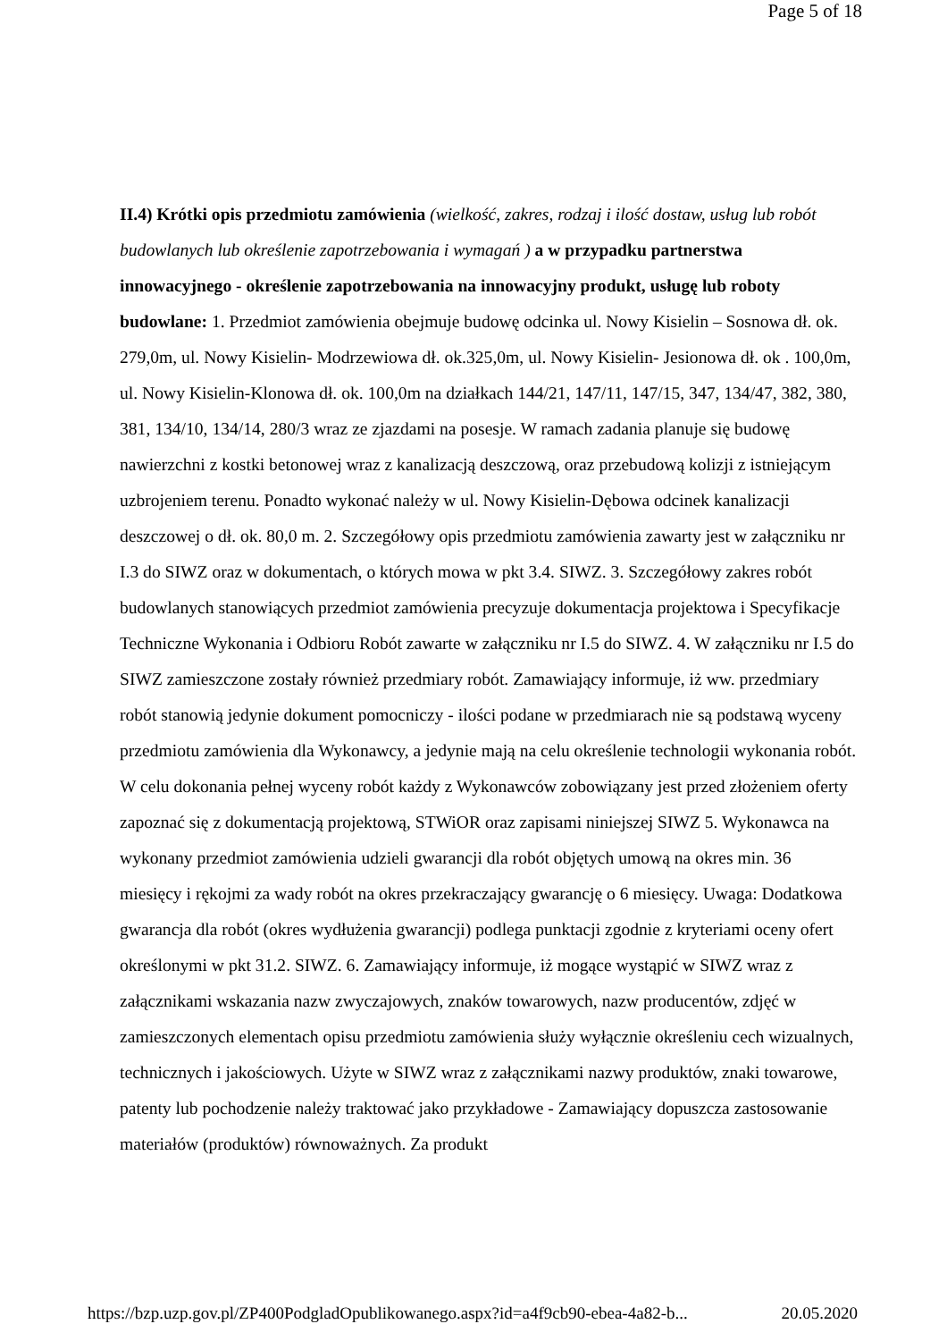Page 5 of 18
II.4) Krótki opis przedmiotu zamówienia (wielkość, zakres, rodzaj i ilość dostaw, usług lub robót budowlanych lub określenie zapotrzebowania i wymagań ) a w przypadku partnerstwa innowacyjnego - określenie zapotrzebowania na innowacyjny produkt, usługę lub roboty budowlane: 1. Przedmiot zamówienia obejmuje budowę odcinka ul. Nowy Kisielin – Sosnowa dł. ok. 279,0m, ul. Nowy Kisielin- Modrzewiowa dł. ok.325,0m, ul. Nowy Kisielin- Jesionowa dł. ok . 100,0m, ul. Nowy Kisielin-Klonowa dł. ok. 100,0m na działkach 144/21, 147/11, 147/15, 347, 134/47, 382, 380, 381, 134/10, 134/14, 280/3 wraz ze zjazdami na posesje. W ramach zadania planuje się budowę nawierzchni z kostki betonowej wraz z kanalizacją deszczową, oraz przebudową kolizji z istniejącym uzbrojeniem terenu. Ponadto wykonać należy w ul. Nowy Kisielin-Dębowa odcinek kanalizacji deszczowej o dł. ok. 80,0 m. 2. Szczegółowy opis przedmiotu zamówienia zawarty jest w załączniku nr I.3 do SIWZ oraz w dokumentach, o których mowa w pkt 3.4. SIWZ. 3. Szczegółowy zakres robót budowlanych stanowiących przedmiot zamówienia precyzuje dokumentacja projektowa i Specyfikacje Techniczne Wykonania i Odbioru Robót zawarte w załączniku nr I.5 do SIWZ. 4. W załączniku nr I.5 do SIWZ zamieszczone zostały również przedmiary robót. Zamawiający informuje, iż ww. przedmiary robót stanowią jedynie dokument pomocniczy - ilości podane w przedmiarach nie są podstawą wyceny przedmiotu zamówienia dla Wykonawcy, a jedynie mają na celu określenie technologii wykonania robót. W celu dokonania pełnej wyceny robót każdy z Wykonawców zobowiązany jest przed złożeniem oferty zapoznać się z dokumentacją projektową, STWiOR oraz zapisami niniejszej SIWZ 5. Wykonawca na wykonany przedmiot zamówienia udzieli gwarancji dla robót objętych umową na okres min. 36 miesięcy i rękojmi za wady robót na okres przekraczający gwarancję o 6 miesięcy. Uwaga: Dodatkowa gwarancja dla robót (okres wydłużenia gwarancji) podlega punktacji zgodnie z kryteriami oceny ofert określonymi w pkt 31.2. SIWZ. 6. Zamawiający informuje, iż mogące wystąpić w SIWZ wraz z załącznikami wskazania nazw zwyczajowych, znaków towarowych, nazw producentów, zdjęć w zamieszczonych elementach opisu przedmiotu zamówienia służy wyłącznie określeniu cech wizualnych, technicznych i jakościowych. Użyte w SIWZ wraz z załącznikami nazwy produktów, znaki towarowe, patenty lub pochodzenie należy traktować jako przykładowe - Zamawiający dopuszcza zastosowanie materiałów (produktów) równoważnych. Za produkt
https://bzp.uzp.gov.pl/ZP400PodgladOpublikowanego.aspx?id=a4f9cb90-ebea-4a82-b... 20.05.2020